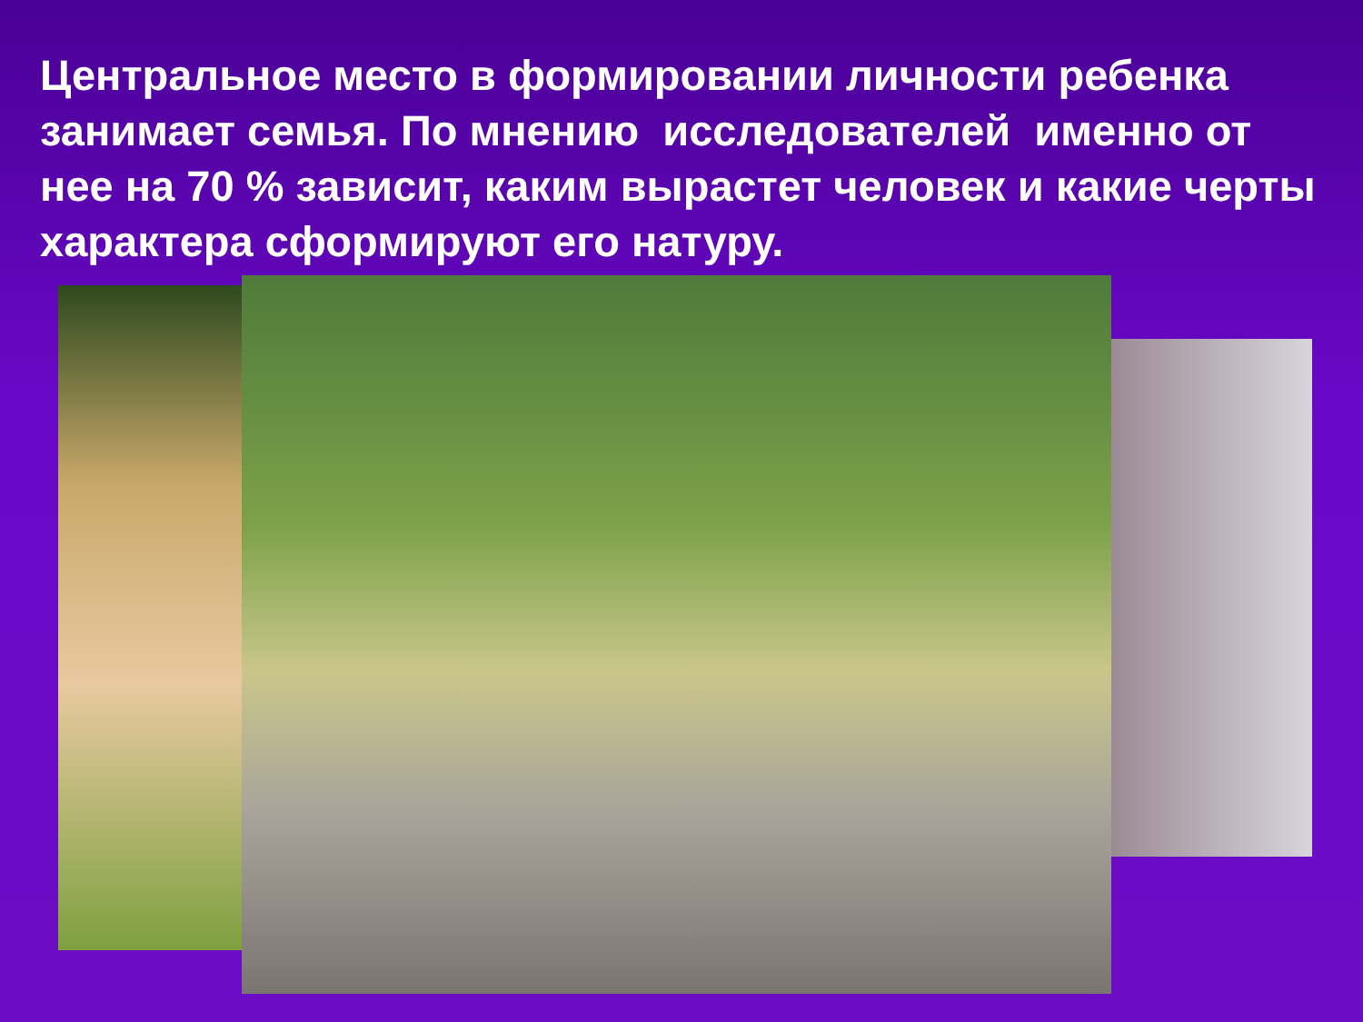Центральное место в формировании личности ребенка занимает семья. По мнению исследователей именно от нее на 70 % зависит, каким вырастет человек и какие черты характера сформируют его натуру.